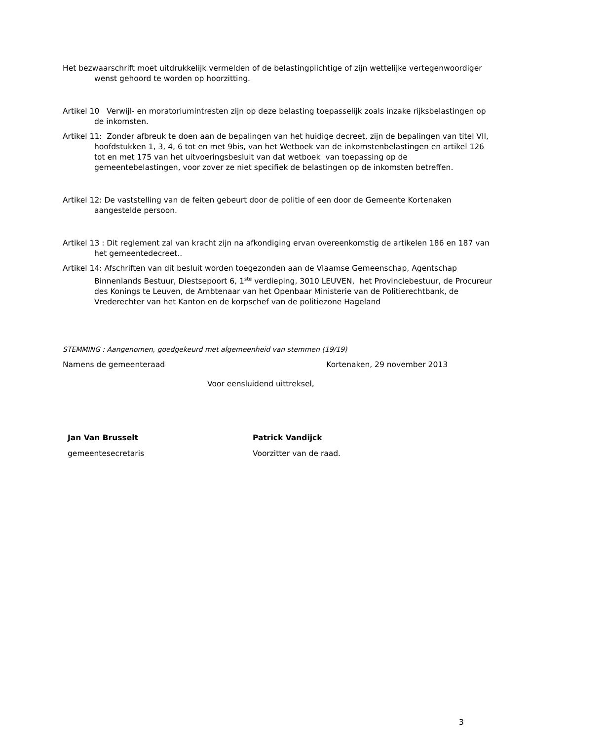Het bezwaarschrift moet uitdrukkelijk vermelden of de belastingplichtige of zijn wettelijke vertegenwoordiger wenst gehoord te worden op hoorzitting.
Artikel 10 Verwijl- en moratoriumintresten zijn op deze belasting toepasselijk zoals inzake rijksbelastingen op de inkomsten.
Artikel 11: Zonder afbreuk te doen aan de bepalingen van het huidige decreet, zijn de bepalingen van titel VII, hoofdstukken 1, 3, 4, 6 tot en met 9bis, van het Wetboek van de inkomstenbelastingen en artikel 126 tot en met 175 van het uitvoeringsbesluit van dat wetboek van toepassing op de gemeentebelastingen, voor zover ze niet specifiek de belastingen op de inkomsten betreffen.
Artikel 12: De vaststelling van de feiten gebeurt door de politie of een door de Gemeente Kortenaken aangestelde persoon.
Artikel 13 : Dit reglement zal van kracht zijn na afkondiging ervan overeenkomstig de artikelen 186 en 187 van het gemeentedecreet..
Artikel 14: Afschriften van dit besluit worden toegezonden aan de Vlaamse Gemeenschap, Agentschap Binnenlands Bestuur, Diestsepoort 6, 1<sup>ste</sup> verdieping, 3010 LEUVEN, het Provinciebestuur, de Procureur des Konings te Leuven, de Ambtenaar van het Openbaar Ministerie van de Politierechtbank, de Vrederechter van het Kanton en de korpschef van de politiezone Hageland
STEMMING : Aangenomen, goedgekeurd met algemeenheid van stemmen (19/19)
Namens de gemeenteraad Kortenaken, 29 november 2013
Voor eensluidend uittreksel,
Jan Van Brusselt
gemeentesecretaris
Patrick Vandijck
Voorzitter van de raad.
3